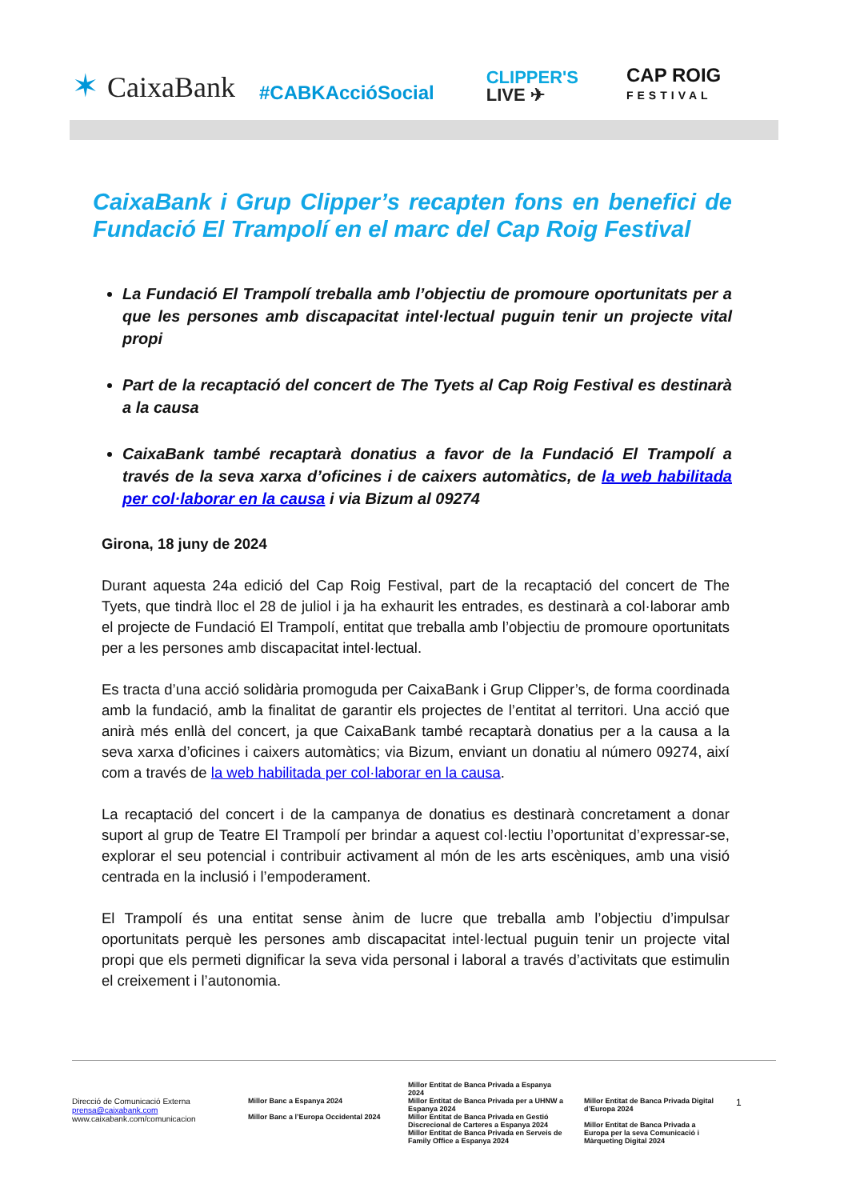✶ CaixaBank #CABKAccióSocial CLIPPER'S
LIVE ✈ CAP ROIG
FESTIVAL
CaixaBank i Grup Clipper’s recapten fons en benefici de Fundació El Trampolí en el marc del Cap Roig Festival
La Fundació El Trampolí treballa amb l’objectiu de promoure oportunitats per a que les persones amb discapacitat intel·lectual puguin tenir un projecte vital propi
Part de la recaptació del concert de The Tyets al Cap Roig Festival es destinarà a la causa
CaixaBank també recaptarà donatius a favor de la Fundació El Trampolí a través de la seva xarxa d’oficines i de caixers automàtics, de la web habilitada per col·laborar en la causa i via Bizum al 09274
Girona, 18 juny de 2024
Durant aquesta 24a edició del Cap Roig Festival, part de la recaptació del concert de The Tyets, que tindrà lloc el 28 de juliol i ja ha exhaurit les entrades, es destinarà a col·laborar amb el projecte de Fundació El Trampolí, entitat que treballa amb l’objectiu de promoure oportunitats per a les persones amb discapacitat intel·lectual.
Es tracta d’una acció solidària promoguda per CaixaBank i Grup Clipper’s, de forma coordinada amb la fundació, amb la finalitat de garantir els projectes de l’entitat al territori. Una acció que anirà més enllà del concert, ja que CaixaBank també recaptarà donatius per a la causa a la seva xarxa d’oficines i caixers automàtics; via Bizum, enviant un donatiu al número 09274, així com a través de la web habilitada per col·laborar en la causa.
La recaptació del concert i de la campanya de donatius es destinarà concretament a donar suport al grup de Teatre El Trampolí per brindar a aquest col·lectiu l’oportunitat d’expressar-se, explorar el seu potencial i contribuir activament al món de les arts escèniques, amb una visió centrada en la inclusió i l’empoderament.
El Trampolí és una entitat sense ànim de lucre que treballa amb l’objectiu d’impulsar oportunitats perquè les persones amb discapacitat intel·lectual puguin tenir un projecte vital propi que els permeti dignificar la seva vida personal i laboral a través d’activitats que estimulin el creixement i l’autonomia.
Direcció de Comunicació Externa
prensa@caixabank.com
www.caixabank.com/comunicacion
Millor Banc a Espanya 2024
Millor Banc a l’Europa Occidental 2024
Millor Entitat de Banca Privada a Espanya 2024
Millor Entitat de Banca Privada per a UHNW a Espanya 2024
Millor Entitat de Banca Privada en Gestió Discrecional de Carteres a Espanya 2024
Millor Entitat de Banca Privada en Serveis de Family Office a Espanya 2024
Millor Entitat de Banca Privada Digital d’Europa 2024
Millor Entitat de Banca Privada a Europa per la seva Comunicació i Màrqueting Digital 2024
1